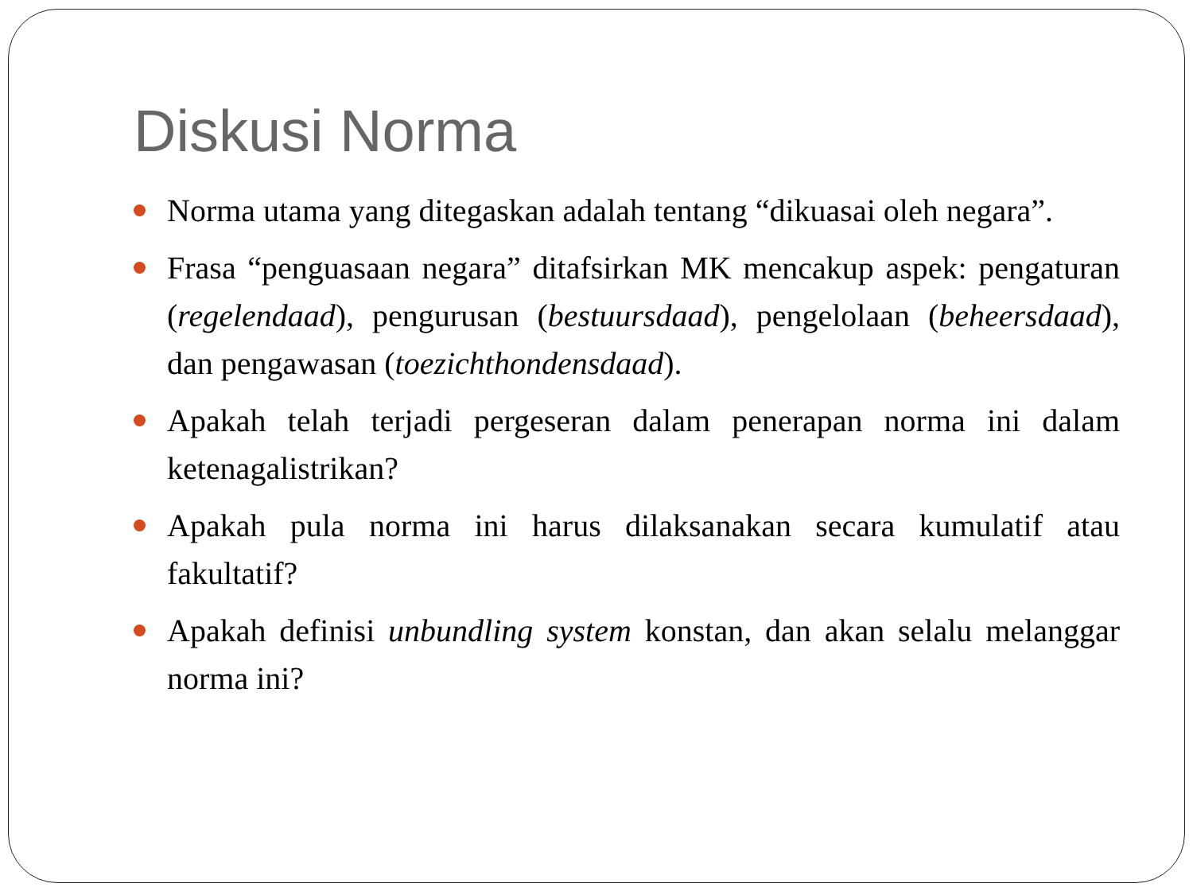Diskusi Norma
Norma utama yang ditegaskan adalah tentang “dikuasai oleh negara”.
Frasa “penguasaan negara” ditafsirkan MK mencakup aspek: pengaturan (regelendaad), pengurusan (bestuursdaad), pengelolaan (beheersdaad), dan pengawasan (toezichthondensdaad).
Apakah telah terjadi pergeseran dalam penerapan norma ini dalam ketenagalistrikan?
Apakah pula norma ini harus dilaksanakan secara kumulatif atau fakultatif?
Apakah definisi unbundling system konstan, dan akan selalu melanggar norma ini?